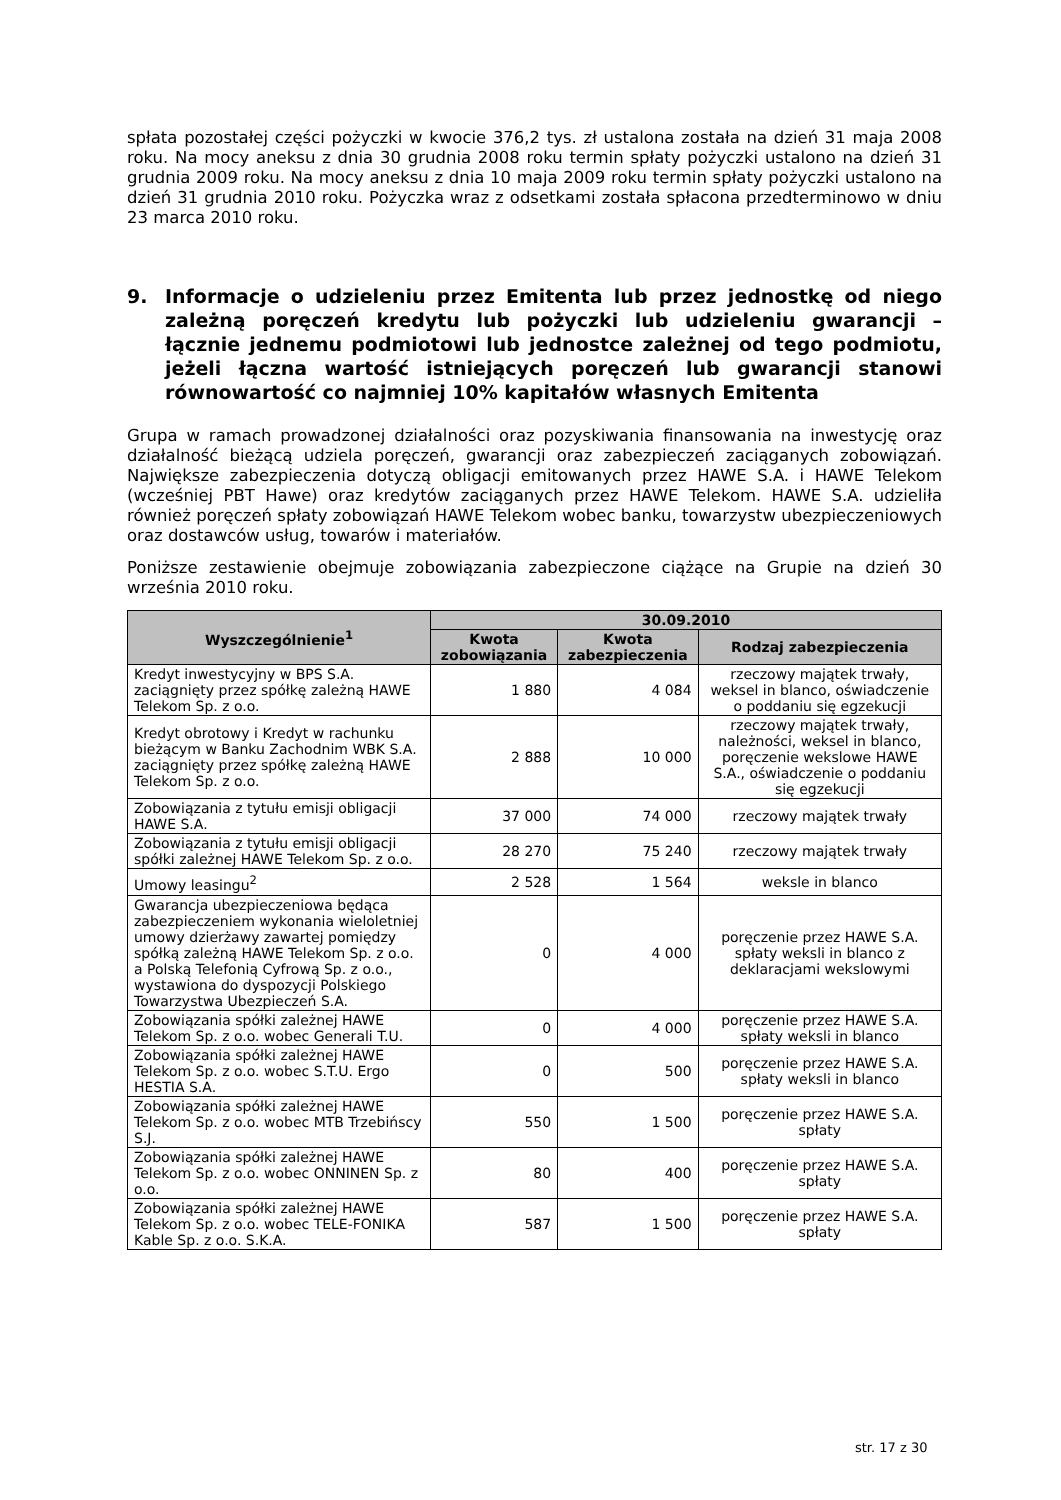spłata pozostałej części pożyczki w kwocie 376,2 tys. zł ustalona została na dzień 31 maja 2008 roku. Na mocy aneksu z dnia 30 grudnia 2008 roku termin spłaty pożyczki ustalono na dzień 31 grudnia 2009 roku. Na mocy aneksu z dnia 10 maja 2009 roku termin spłaty pożyczki ustalono na dzień 31 grudnia 2010 roku. Pożyczka wraz z odsetkami została spłacona przedterminowo w dniu 23 marca 2010 roku.
9. Informacje o udzieleniu przez Emitenta lub przez jednostkę od niego zależną poręczeń kredytu lub pożyczki lub udzieleniu gwarancji – łącznie jednemu podmiotowi lub jednostce zależnej od tego podmiotu, jeżeli łączna wartość istniejących poręczeń lub gwarancji stanowi równowartość co najmniej 10% kapitałów własnych Emitenta
Grupa w ramach prowadzonej działalności oraz pozyskiwania finansowania na inwestycję oraz działalność bieżącą udziela poręczeń, gwarancji oraz zabezpieczeń zaciąganych zobowiązań. Największe zabezpieczenia dotyczą obligacji emitowanych przez HAWE S.A. i HAWE Telekom (wcześniej PBT Hawe) oraz kredytów zaciąganych przez HAWE Telekom. HAWE S.A. udzieliła również poręczeń spłaty zobowiązań HAWE Telekom wobec banku, towarzystw ubezpieczeniowych oraz dostawców usług, towarów i materiałów.
Poniższe zestawienie obejmuje zobowiązania zabezpieczone ciążące na Grupie na dzień 30 września 2010 roku.
| Wyszczególnienie<sup>1</sup> | 30.09.2010 | | |
| --- | --- | --- | --- |
| | Kwota zobowiązania | Kwota zabezpieczenia | Rodzaj zabezpieczenia |
| Kredyt inwestycyjny w BPS S.A. zaciągnięty przez spółkę zależną HAWE Telekom Sp. z o.o. | 1 880 | 4 084 | rzeczowy majątek trwały, weksel in blanco, oświadczenie o poddaniu się egzekucji |
| Kredyt obrotowy i Kredyt w rachunku bieżącym w Banku Zachodnim WBK S.A. zaciągnięty przez spółkę zależną HAWE Telekom Sp. z o.o. | 2 888 | 10 000 | rzeczowy majątek trwały, należności, weksel in blanco, poręczenie wekslowe HAWE S.A., oświadczenie o poddaniu się egzekucji |
| Zobowiązania z tytułu emisji obligacji HAWE S.A. | 37 000 | 74 000 | rzeczowy majątek trwały |
| Zobowiązania z tytułu emisji obligacji spółki zależnej HAWE Telekom Sp. z o.o. | 28 270 | 75 240 | rzeczowy majątek trwały |
| Umowy leasingu<sup>2</sup> | 2 528 | 1 564 | weksle in blanco |
| Gwarancja ubezpieczeniowa będąca zabezpieczeniem wykonania wieloletniej umowy dzierżawy zawartej pomiędzy spółką zależną HAWE Telekom Sp. z o.o. a Polską Telefonią Cyfrową Sp. z o.o., wystawiona do dyspozycji Polskiego Towarzystwa Ubezpieczeń S.A. | 0 | 4 000 | poręczenie przez HAWE S.A. spłaty weksli in blanco z deklaracjami wekslowymi |
| Zobowiązania spółki zależnej HAWE Telekom Sp. z o.o. wobec Generali T.U. | 0 | 4 000 | poręczenie przez HAWE S.A. spłaty weksli in blanco |
| Zobowiązania spółki zależnej HAWE Telekom Sp. z o.o. wobec S.T.U. Ergo HESTIA S.A. | 0 | 500 | poręczenie przez HAWE S.A. spłaty weksli in blanco |
| Zobowiązania spółki zależnej HAWE Telekom Sp. z o.o. wobec MTB Trzebińscy S.J. | 550 | 1 500 | poręczenie przez HAWE S.A. spłaty |
| Zobowiązania spółki zależnej HAWE Telekom Sp. z o.o. wobec ONNINEN Sp. z o.o. | 80 | 400 | poręczenie przez HAWE S.A. spłaty |
| Zobowiązania spółki zależnej HAWE Telekom Sp. z o.o. wobec TELE-FONIKA Kable Sp. z o.o. S.K.A. | 587 | 1 500 | poręczenie przez HAWE S.A. spłaty |
str. 17 z 30